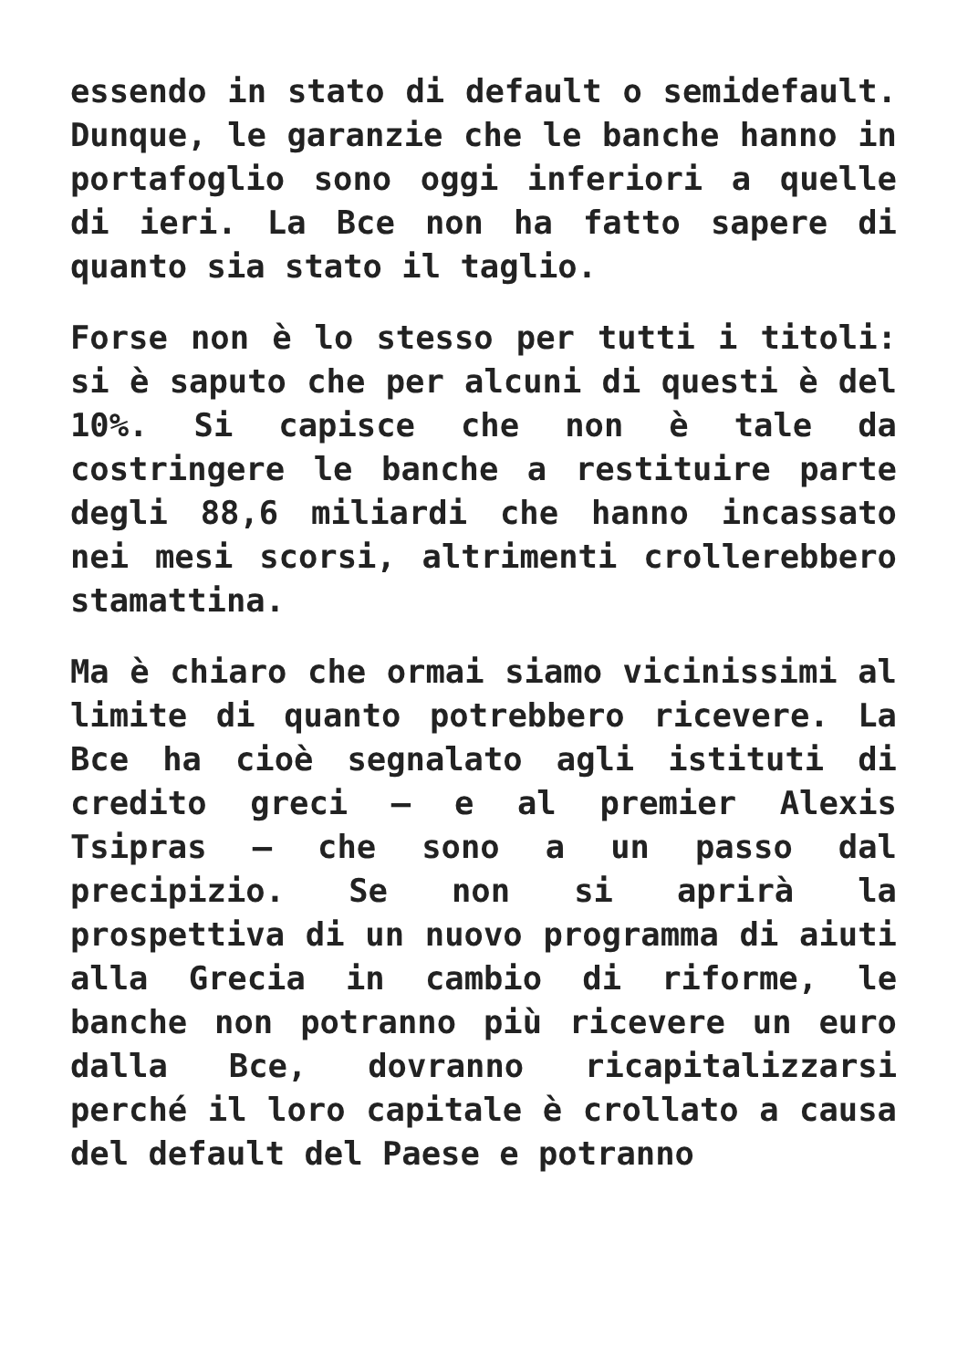essendo in stato di default o semidefault. Dunque, le garanzie che le banche hanno in portafoglio sono oggi inferiori a quelle di ieri. La Bce non ha fatto sapere di quanto sia stato il taglio.
Forse non è lo stesso per tutti i titoli: si è saputo che per alcuni di questi è del 10%. Si capisce che non è tale da costringere le banche a restituire parte degli 88,6 miliardi che hanno incassato nei mesi scorsi, altrimenti crollerebbero stamattina.
Ma è chiaro che ormai siamo vicinissimi al limite di quanto potrebbero ricevere. La Bce ha cioè segnalato agli istituti di credito greci – e al premier Alexis Tsipras – che sono a un passo dal precipizio. Se non si aprirà la prospettiva di un nuovo programma di aiuti alla Grecia in cambio di riforme, le banche non potranno più ricevere un euro dalla Bce, dovranno ricapitalizzarsi perché il loro capitale è crollato a causa del default del Paese e potranno